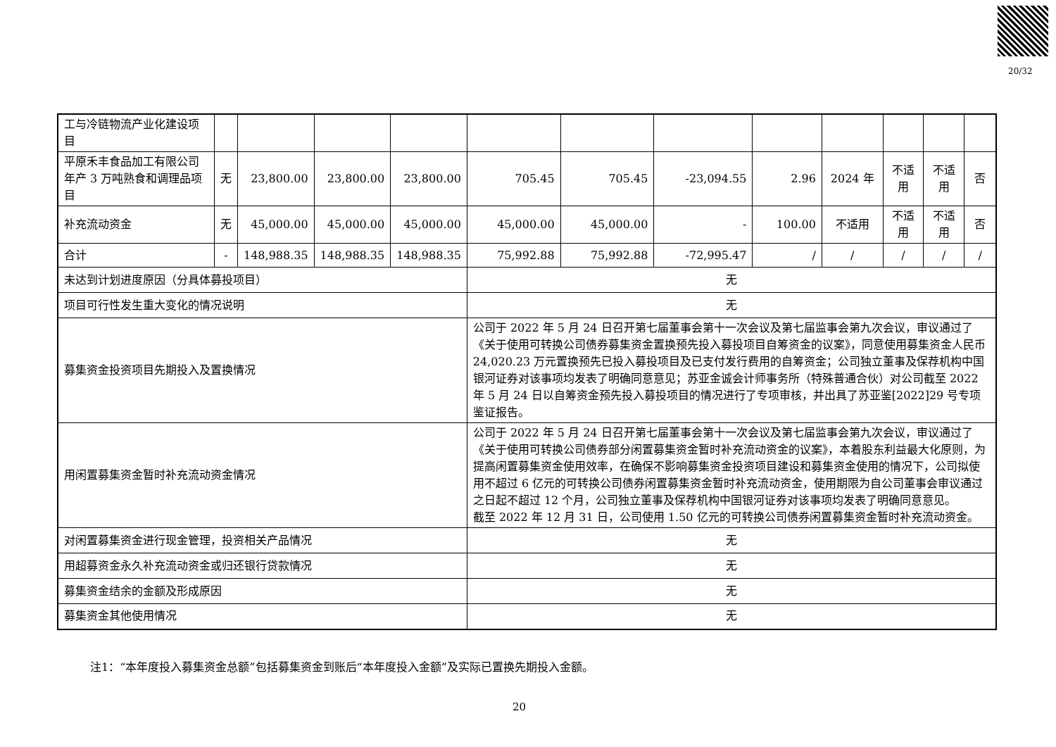20/32
| 工与冷链物流产业化建设项目 | | | | | | | | | | | | |
| 平原禾丰食品加工有限公司年产 3 万吨熟食和调理品项目 | 无 | 23,800.00 | 23,800.00 | 23,800.00 | 705.45 | 705.45 | -23,094.55 | 2.96 | 2024 年 | 不适用 | 不适用 | 否 |
| 补充流动资金 | 无 | 45,000.00 | 45,000.00 | 45,000.00 | 45,000.00 | 45,000.00 | - | 100.00 | 不适用 | 不适用 | 不适用 | 否 |
| 合计 | - | 148,988.35 | 148,988.35 | 148,988.35 | 75,992.88 | 75,992.88 | -72,995.47 | / | / | / | / | / |
| 未达到计划进度原因（分具体募投项目） | | | | | 无 | | | | | | | |
| 项目可行性发生重大变化的情况说明 | | | | | 无 | | | | | | | |
| 募集资金投资项目先期投入及置换情况 | | | | | 公司于 2022 年 5 月 24 日召开第七届董事会第十一次会议及第七届监事会第九次会议，审议通过了《关于使用可转换公司债券募集资金置换预先投入募投项目自筹资金的议案》，同意使用募集资金人民币 24,020.23 万元置换预先已投入募投项目及已支付发行费用的自筹资金；公司独立董事及保荐机构中国银河证券对该事项均发表了明确同意意见；苏亚金诚会计师事务所（特殊普通合伙）对公司截至 2022 年 5 月 24 日以自筹资金预先投入募投项目的情况进行了专项审核，并出具了苏亚鉴[2022]29 号专项鉴证报告。 | | | | | | | |
| 用闲置募集资金暂时补充流动资金情况 | | | | | 公司于 2022 年 5 月 24 日召开第七届董事会第十一次会议及第七届监事会第九次会议，审议通过了《关于使用可转换公司债券部分闲置募集资金暂时补充流动资金的议案》，本着股东利益最大化原则，为提高闲置募集资金使用效率，在确保不影响募集资金投资项目建设和募集资金使用的情况下，公司拟使用不超过 6 亿元的可转换公司债券闲置募集资金暂时补充流动资金，使用期限为自公司董事会审议通过之日起不超过 12 个月，公司独立董事及保荐机构中国银河证券对该事项均发表了明确同意意见。 截至 2022 年 12 月 31 日，公司使用 1.50 亿元的可转换公司债券闲置募集资金暂时补充流动资金。 | | | | | | | |
| 对闲置募集资金进行现金管理，投资相关产品情况 | | | | | 无 | | | | | | | |
| 用超募资金永久补充流动资金或归还银行贷款情况 | | | | | 无 | | | | | | | |
| 募集资金结余的金额及形成原因 | | | | | 无 | | | | | | | |
| 募集资金其他使用情况 | | | | | 无 | | | | | | | |
注1：“本年度投入募集资金总额”包括募集资金到账后“本年度投入金额”及实际已置换先期投入金额。
20